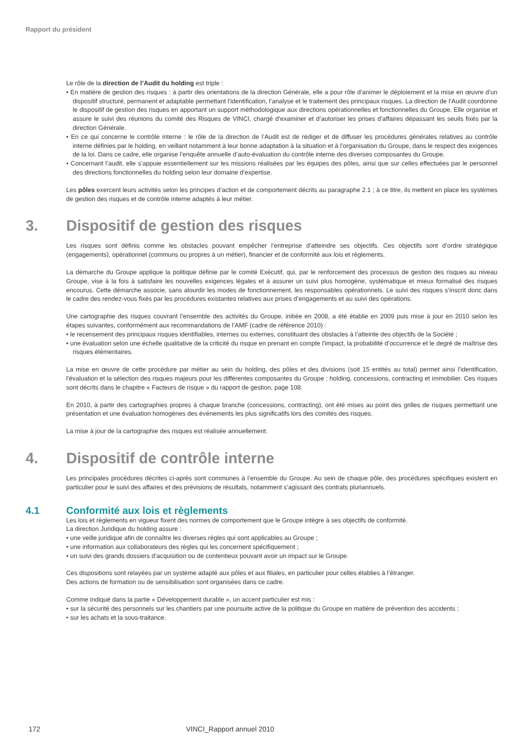Rapport du président
Le rôle de la direction de l’Audit du holding est triple :
• En matière de gestion des risques : à partir des orientations de la direction Générale, elle a pour rôle d’animer le déploiement et la mise en œuvre d’un dispositif structuré, permanent et adaptable permettant l’identification, l’analyse et le traitement des principaux risques. La direction de l’Audit coordonne le dispositif de gestion des risques en apportant un support méthodologique aux directions opérationnelles et fonctionnelles du Groupe. Elle organise et assure le suivi des réunions du comité des Risques de VINCI, chargé d’examiner et d’autoriser les prises d’affaires dépassant les seuils fixés par la direction Générale.
• En ce qui concerne le contrôle interne : le rôle de la direction de l’Audit est de rédiger et de diffuser les procédures générales relatives au contrôle interne définies par le holding, en veillant notamment à leur bonne adaptation à la situation et à l’organisation du Groupe, dans le respect des exigences de la loi. Dans ce cadre, elle organise l’enquête annuelle d’auto-évaluation du contrôle interne des diverses composantes du Groupe.
• Concernant l’audit, elle s’appuie essentiellement sur les missions réalisées par les équipes des pôles, ainsi que sur celles effectuées par le personnel des directions fonctionnelles du holding selon leur domaine d’expertise.
Les pôles exercent leurs activités selon les principes d’action et de comportement décrits au paragraphe 2.1 ; à ce titre, ils mettent en place les systèmes de gestion des risques et de contrôle interne adaptés à leur métier.
3. Dispositif de gestion des risques
Les risques sont définis comme les obstacles pouvant empêcher l’entreprise d’atteindre ses objectifs. Ces objectifs sont d’ordre stratégique (engagements), opérationnel (communs ou propres à un métier), financier et de conformité aux lois et règlements.
La démarche du Groupe applique la politique définie par le comité Exécutif, qui, par le renforcement des processus de gestion des risques au niveau Groupe, vise à la fois à satisfaire les nouvelles exigences légales et à assurer un suivi plus homogène, systématique et mieux formalisé des risques encourus. Cette démarche associe, sans alourdir les modes de fonctionnement, les responsables opérationnels. Le suivi des risques s’inscrit donc dans le cadre des rendez-vous fixés par les procédures existantes relatives aux prises d’engagements et au suivi des opérations.
Une cartographie des risques couvrant l’ensemble des activités du Groupe, initiée en 2008, a été établie en 2009 puis mise à jour en 2010 selon les étapes suivantes, conformément aux recommandations de l’AMF (cadre de référence 2010) :
• le recensement des principaux risques identifiables, internes ou externes, constituant des obstacles à l’atteinte des objectifs de la Société ;
• une évaluation selon une échelle qualitative de la criticité du risque en prenant en compte l’impact, la probabilité d’occurrence et le degré de maîtrise des risques élémentaires.
La mise en œuvre de cette procédure par métier au sein du holding, des pôles et des divisions (soit 15 entités au total) permet ainsi l’identification, l’évaluation et la sélection des risques majeurs pour les différentes composantes du Groupe : holding, concessions, contracting et immobilier. Ces risques sont décrits dans le chapitre « Facteurs de risque » du rapport de gestion, page 108.
En 2010, à partir des cartographies propres à chaque branche (concessions, contracting), ont été mises au point des grilles de risques permettant une présentation et une évaluation homogènes des événements les plus significatifs lors des comités des risques.
La mise à jour de la cartographie des risques est réalisée annuellement.
4. Dispositif de contrôle interne
Les principales procédures décrites ci-après sont communes à l’ensemble du Groupe. Au sein de chaque pôle, des procédures spécifiques existent en particulier pour le suivi des affaires et des prévisions de résultats, notamment s’agissant des contrats pluriannuels.
4.1 Conformité aux lois et règlements
Les lois et règlements en vigueur fixent des normes de comportement que le Groupe intègre à ses objectifs de conformité.
La direction Juridique du holding assure :
• une veille juridique afin de connaître les diverses règles qui sont applicables au Groupe ;
• une information aux collaborateurs des règles qui les concernent spécifiquement ;
• un suivi des grands dossiers d’acquisition ou de contentieux pouvant avoir un impact sur le Groupe.
Ces dispositions sont relayées par un système adapté aux pôles et aux filiales, en particulier pour celles établies à l’étranger.
Des actions de formation ou de sensibilisation sont organisées dans ce cadre.
Comme indiqué dans la partie « Développement durable », un accent particulier est mis :
• sur la sécurité des personnels sur les chantiers par une poursuite active de la politique du Groupe en matière de prévention des accidents ;
• sur les achats et la sous-traitance.
172 VINCI_Rapport annuel 2010